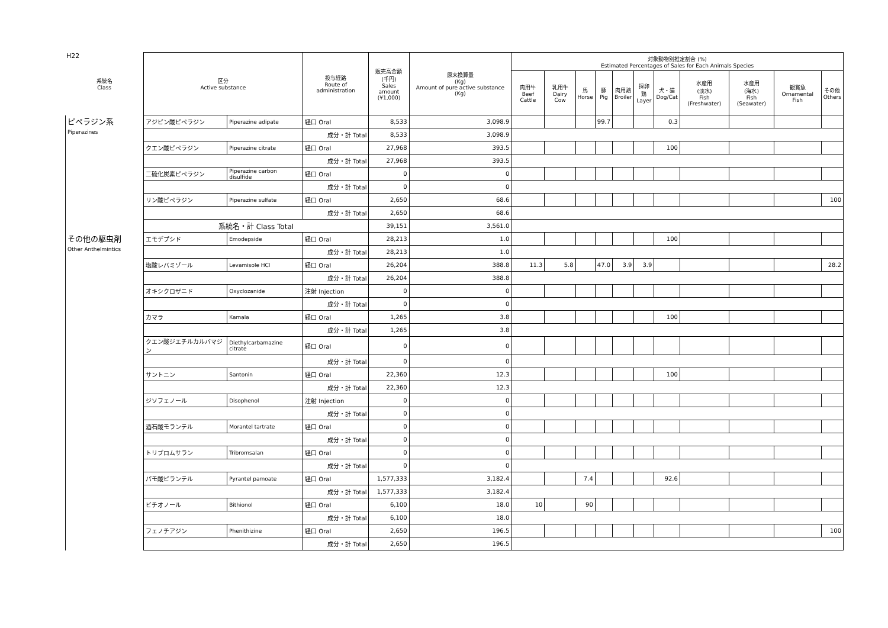H22
| 系統名 Class | 区分 Active substance | | 投与経路 Route of administration | 販売高金額 (千円) Sales amount (¥1,000) | 原末換算量 (Kg) Amount of pure active substance (Kg) | 対象動物別推定割合 (%) Estimated Percentages of Sales for Each Animals Species | | | | | | | | | | |
| --- | --- | --- | --- | --- | --- | --- | --- | --- | --- | --- | --- | --- | --- | --- | --- | --- |
| | | | | | | 肉用牛 Beef Cattle | 乳用牛 Dairy Cow | 馬 Horse | 豚 Pig | 肉用鶏 Broiler | 採卵鶏 Layer | 犬・猫 Dog/Cat | 水産用 (淡水) Fish (Freshwater) | 水産用 (海水) Fish (Seawater) | 観賞魚 Ornamental Fish | その他 Others |
| ピペラジン系 Piperazines | アジピン酸ピペラジン | Piperazine adipate | 経口 Oral | 8,533 | 3,098.9 | | | | 99.7 | | | 0.3 | | | | |
| | | | 成分・計 Total | 8,533 | 3,098.9 | | | | | | | | | | | |
| | クエン酸ピペラジン | Piperazine citrate | 経口 Oral | 27,968 | 393.5 | | | | | | | 100 | | | | |
| | | | 成分・計 Total | 27,968 | 393.5 | | | | | | | | | | | |
| | 二硫化炭素ピペラジン | Piperazine carbon disulfide | 経口 Oral | 0 | 0 | | | | | | | | | | | |
| | | | 成分・計 Total | 0 | 0 | | | | | | | | | | | |
| | リン酸ピペラジン | Piperazine sulfate | 経口 Oral | 2,650 | 68.6 | | | | | | | | | | | 100 |
| | | | 成分・計 Total | 2,650 | 68.6 | | | | | | | | | | | |
| | 系統名・計 Class Total | | | 39,151 | 3,561.0 | | | | | | | | | | | |
| その他の駆虫剤 Other Anthelmintics | エモデプシド | Emodepside | 経口 Oral | 28,213 | 1.0 | | | | | | | 100 | | | | |
| | | | 成分・計 Total | 28,213 | 1.0 | | | | | | | | | | | |
| | 塩酸レバミゾール | Levamisole HCl | 経口 Oral | 26,204 | 388.8 | 11.3 | 5.8 | | 47.0 | 3.9 | 3.9 | | | | | 28.2 |
| | | | 成分・計 Total | 26,204 | 388.8 | | | | | | | | | | | |
| | オキシクロザニド | Oxyclozanide | 注射 Injection | 0 | 0 | | | | | | | | | | | |
| | | | 成分・計 Total | 0 | 0 | | | | | | | | | | | |
| | カマラ | Kamala | 経口 Oral | 1,265 | 3.8 | | | | | | | 100 | | | | |
| | | | 成分・計 Total | 1,265 | 3.8 | | | | | | | | | | | |
| | クエン酸ジエチルカルバマジン | Diethylcarbamazine citrate | 経口 Oral | 0 | 0 | | | | | | | | | | | |
| | | | 成分・計 Total | 0 | 0 | | | | | | | | | | | |
| | サントニン | Santonin | 経口 Oral | 22,360 | 12.3 | | | | | | | 100 | | | | |
| | | | 成分・計 Total | 22,360 | 12.3 | | | | | | | | | | | |
| | ジソフェノール | Disophenol | 注射 Injection | 0 | 0 | | | | | | | | | | | |
| | | | 成分・計 Total | 0 | 0 | | | | | | | | | | | |
| | 酒石酸モランテル | Morantel tartrate | 経口 Oral | 0 | 0 | | | | | | | | | | | |
| | | | 成分・計 Total | 0 | 0 | | | | | | | | | | | |
| | トリブロムサラン | Tribromsalan | 経口 Oral | 0 | 0 | | | | | | | | | | | |
| | | | 成分・計 Total | 0 | 0 | | | | | | | | | | | |
| | パモ酸ピランテル | Pyrantel pamoate | 経口 Oral | 1,577,333 | 3,182.4 | | | 7.4 | | | | 92.6 | | | | |
| | | | 成分・計 Total | 1,577,333 | 3,182.4 | | | | | | | | | | | |
| | ビチオノール | Bithionol | 経口 Oral | 6,100 | 18.0 | 10 | | 90 | | | | | | | | |
| | | | 成分・計 Total | 6,100 | 18.0 | | | | | | | | | | | |
| | フェノチアジン | Phenithizine | 経口 Oral | 2,650 | 196.5 | | | | | | | | | | | 100 |
| | | | 成分・計 Total | 2,650 | 196.5 | | | | | | | | | | | |